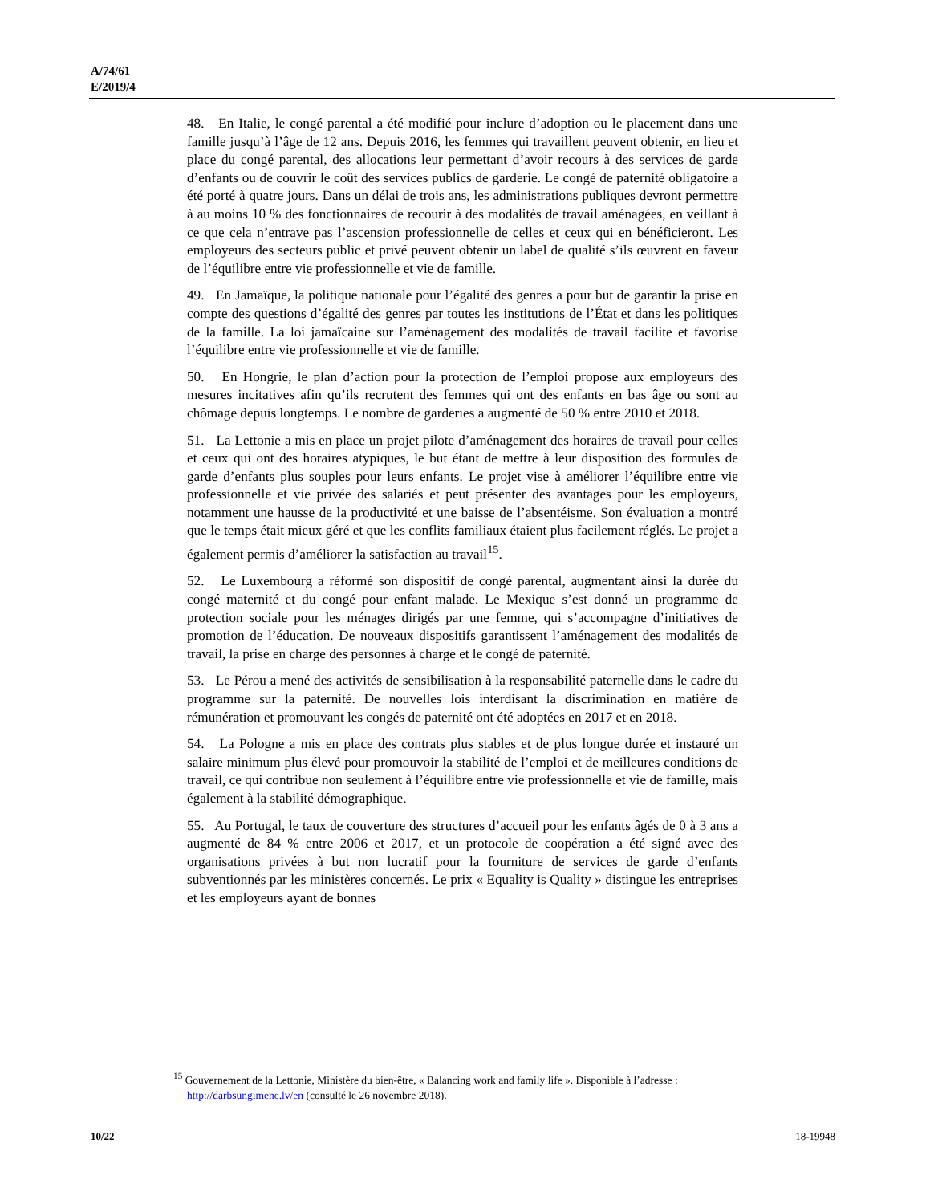A/74/61
E/2019/4
48. En Italie, le congé parental a été modifié pour inclure d’adoption ou le placement dans une famille jusqu’à l’âge de 12 ans. Depuis 2016, les femmes qui travaillent peuvent obtenir, en lieu et place du congé parental, des allocations leur permettant d’avoir recours à des services de garde d’enfants ou de couvrir le coût des services publics de garderie. Le congé de paternité obligatoire a été porté à quatre jours. Dans un délai de trois ans, les administrations publiques devront permettre à au moins 10 % des fonctionnaires de recourir à des modalités de travail aménagées, en veillant à ce que cela n’entrave pas l’ascension professionnelle de celles et ceux qui en bénéficieront. Les employeurs des secteurs public et privé peuvent obtenir un label de qualité s’ils œuvrent en faveur de l’équilibre entre vie professionnelle et vie de famille.
49. En Jamaïque, la politique nationale pour l’égalité des genres a pour but de garantir la prise en compte des questions d’égalité des genres par toutes les institutions de l’État et dans les politiques de la famille. La loi jamaïcaine sur l’aménagement des modalités de travail facilite et favorise l’équilibre entre vie professionnelle et vie de famille.
50. En Hongrie, le plan d’action pour la protection de l’emploi propose aux employeurs des mesures incitatives afin qu’ils recrutent des femmes qui ont des enfants en bas âge ou sont au chômage depuis longtemps. Le nombre de garderies a augmenté de 50 % entre 2010 et 2018.
51. La Lettonie a mis en place un projet pilote d’aménagement des horaires de travail pour celles et ceux qui ont des horaires atypiques, le but étant de mettre à leur disposition des formules de garde d’enfants plus souples pour leurs enfants. Le projet vise à améliorer l’équilibre entre vie professionnelle et vie privée des salariés et peut présenter des avantages pour les employeurs, notamment une hausse de la productivité et une baisse de l’absentéisme. Son évaluation a montré que le temps était mieux géré et que les conflits familiaux étaient plus facilement réglés. Le projet a également permis d’améliorer la satisfaction au travail<sup>15</sup>.
52. Le Luxembourg a réformé son dispositif de congé parental, augmentant ainsi la durée du congé maternité et du congé pour enfant malade. Le Mexique s’est donné un programme de protection sociale pour les ménages dirigés par une femme, qui s’accompagne d’initiatives de promotion de l’éducation. De nouveaux dispositifs garantissent l’aménagement des modalités de travail, la prise en charge des personnes à charge et le congé de paternité.
53. Le Pérou a mené des activités de sensibilisation à la responsabilité paternelle dans le cadre du programme sur la paternité. De nouvelles lois interdisant la discrimination en matière de rémunération et promouvant les congés de paternité ont été adoptées en 2017 et en 2018.
54. La Pologne a mis en place des contrats plus stables et de plus longue durée et instauré un salaire minimum plus élevé pour promouvoir la stabilité de l’emploi et de meilleures conditions de travail, ce qui contribue non seulement à l’équilibre entre vie professionnelle et vie de famille, mais également à la stabilité démographique.
55. Au Portugal, le taux de couverture des structures d’accueil pour les enfants âgés de 0 à 3 ans a augmenté de 84 % entre 2006 et 2017, et un protocole de coopération a été signé avec des organisations privées à but non lucratif pour la fourniture de services de garde d’enfants subventionnés par les ministères concernés. Le prix « Equality is Quality » distingue les entreprises et les employeurs ayant de bonnes
<sup>15</sup> Gouvernement de la Lettonie, Ministère du bien-être, « Balancing work and family life ». Disponible à l’adresse : http://darbsungimene.lv/en (consulté le 26 novembre 2018).
10/22 18-19948